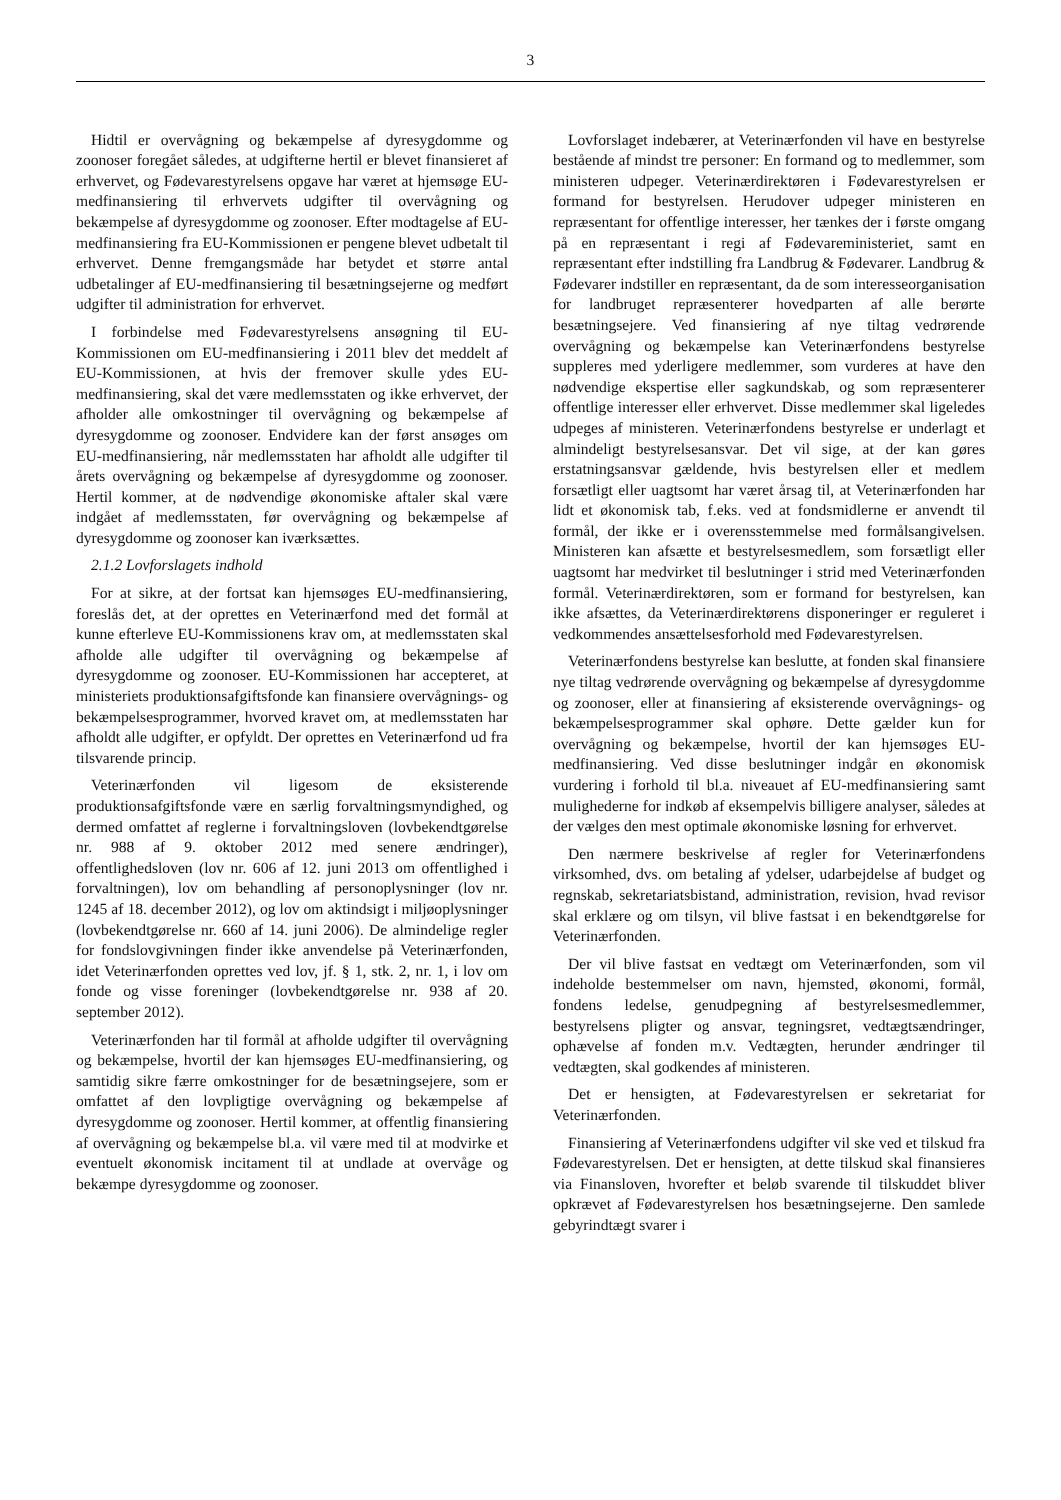3
Hidtil er overvågning og bekæmpelse af dyresygdomme og zoonoser foregået således, at udgifterne hertil er blevet finansieret af erhvervet, og Fødevarestyrelsens opgave har været at hjemsøge EU-medfinansiering til erhvervets udgifter til overvågning og bekæmpelse af dyresygdomme og zoonoser. Efter modtagelse af EU-medfinansiering fra EU-Kommissionen er pengene blevet udbetalt til erhvervet. Denne fremgangsmåde har betydet et større antal udbetalinger af EU-medfinansiering til besætningsejerne og medført udgifter til administration for erhvervet.
I forbindelse med Fødevarestyrelsens ansøgning til EU-Kommissionen om EU-medfinansiering i 2011 blev det meddelt af EU-Kommissionen, at hvis der fremover skulle ydes EU-medfinansiering, skal det være medlemsstaten og ikke erhvervet, der afholder alle omkostninger til overvågning og bekæmpelse af dyresygdomme og zoonoser. Endvidere kan der først ansøges om EU-medfinansiering, når medlemsstaten har afholdt alle udgifter til årets overvågning og bekæmpelse af dyresygdomme og zoonoser. Hertil kommer, at de nødvendige økonomiske aftaler skal være indgået af medlemsstaten, før overvågning og bekæmpelse af dyresygdomme og zoonoser kan iværksættes.
2.1.2 Lovforslagets indhold
For at sikre, at der fortsat kan hjemsøges EU-medfinansiering, foreslås det, at der oprettes en Veterinærfond med det formål at kunne efterleve EU-Kommissionens krav om, at medlemsstaten skal afholde alle udgifter til overvågning og bekæmpelse af dyresygdomme og zoonoser. EU-Kommissionen har accepteret, at ministeriets produktionsafgiftsfonde kan finansiere overvågnings- og bekæmpelsesprogrammer, hvorved kravet om, at medlemsstaten har afholdt alle udgifter, er opfyldt. Der oprettes en Veterinærfond ud fra tilsvarende princip.
Veterinærfonden vil ligesom de eksisterende produktionsafgiftsfonde være en særlig forvaltningsmyndighed, og dermed omfattet af reglerne i forvaltningsloven (lovbekendtgørelse nr. 988 af 9. oktober 2012 med senere ændringer), offentlighedsloven (lov nr. 606 af 12. juni 2013 om offentlighed i forvaltningen), lov om behandling af personoplysninger (lov nr. 1245 af 18. december 2012), og lov om aktindsigt i miljøoplysninger (lovbekendtgørelse nr. 660 af 14. juni 2006). De almindelige regler for fondslovgivningen finder ikke anvendelse på Veterinærfonden, idet Veterinærfonden oprettes ved lov, jf. § 1, stk. 2, nr. 1, i lov om fonde og visse foreninger (lovbekendtgørelse nr. 938 af 20. september 2012).
Veterinærfonden har til formål at afholde udgifter til overvågning og bekæmpelse, hvortil der kan hjemsøges EU-medfinansiering, og samtidig sikre færre omkostninger for de besætningsejere, som er omfattet af den lovpligtige overvågning og bekæmpelse af dyresygdomme og zoonoser. Hertil kommer, at offentlig finansiering af overvågning og bekæmpelse bl.a. vil være med til at modvirke et eventuelt økonomisk incitament til at undlade at overvåge og bekæmpe dyresygdomme og zoonoser.
Lovforslaget indebærer, at Veterinærfonden vil have en bestyrelse bestående af mindst tre personer: En formand og to medlemmer, som ministeren udpeger. Veterinærdirektøren i Fødevarestyrelsen er formand for bestyrelsen. Herudover udpeger ministeren en repræsentant for offentlige interesser, her tænkes der i første omgang på en repræsentant i regi af Fødevareministeriet, samt en repræsentant efter indstilling fra Landbrug & Fødevarer. Landbrug & Fødevarer indstiller en repræsentant, da de som interesseorganisation for landbruget repræsenterer hovedparten af alle berørte besætningsejere. Ved finansiering af nye tiltag vedrørende overvågning og bekæmpelse kan Veterinærfondens bestyrelse suppleres med yderligere medlemmer, som vurderes at have den nødvendige ekspertise eller sagkundskab, og som repræsenterer offentlige interesser eller erhvervet. Disse medlemmer skal ligeledes udpeges af ministeren. Veterinærfondens bestyrelse er underlagt et almindeligt bestyrelsesansvar. Det vil sige, at der kan gøres erstatningsansvar gældende, hvis bestyrelsen eller et medlem forsætligt eller uagtsomt har været årsag til, at Veterinærfonden har lidt et økonomisk tab, f.eks. ved at fondsmidlerne er anvendt til formål, der ikke er i overensstemmelse med formålsangivelsen. Ministeren kan afsætte et bestyrelsesmedlem, som forsætligt eller uagtsomt har medvirket til beslutninger i strid med Veterinærfonden formål. Veterinærdirektøren, som er formand for bestyrelsen, kan ikke afsættes, da Veterinærdirektørens disponeringer er reguleret i vedkommendes ansættelsesforhold med Fødevarestyrelsen.
Veterinærfondens bestyrelse kan beslutte, at fonden skal finansiere nye tiltag vedrørende overvågning og bekæmpelse af dyresygdomme og zoonoser, eller at finansiering af eksisterende overvågnings- og bekæmpelsesprogrammer skal ophøre. Dette gælder kun for overvågning og bekæmpelse, hvortil der kan hjemsøges EU-medfinansiering. Ved disse beslutninger indgår en økonomisk vurdering i forhold til bl.a. niveauet af EU-medfinansiering samt mulighederne for indkøb af eksempelvis billigere analyser, således at der vælges den mest optimale økonomiske løsning for erhvervet.
Den nærmere beskrivelse af regler for Veterinærfondens virksomhed, dvs. om betaling af ydelser, udarbejdelse af budget og regnskab, sekretariatsbistand, administration, revision, hvad revisor skal erklære og om tilsyn, vil blive fastsat i en bekendtgørelse for Veterinærfonden.
Der vil blive fastsat en vedtægt om Veterinærfonden, som vil indeholde bestemmelser om navn, hjemsted, økonomi, formål, fondens ledelse, genudpegning af bestyrelsesmedlemmer, bestyrelsens pligter og ansvar, tegningsret, vedtægtsændringer, ophævelse af fonden m.v. Vedtægten, herunder ændringer til vedtægten, skal godkendes af ministeren.
Det er hensigten, at Fødevarestyrelsen er sekretariat for Veterinærfonden.
Finansiering af Veterinærfondens udgifter vil ske ved et tilskud fra Fødevarestyrelsen. Det er hensigten, at dette tilskud skal finansieres via Finansloven, hvorefter et beløb svarende til tilskuddet bliver opkrævet af Fødevarestyrelsen hos besætningsejerne. Den samlede gebyrindtægt svarer i